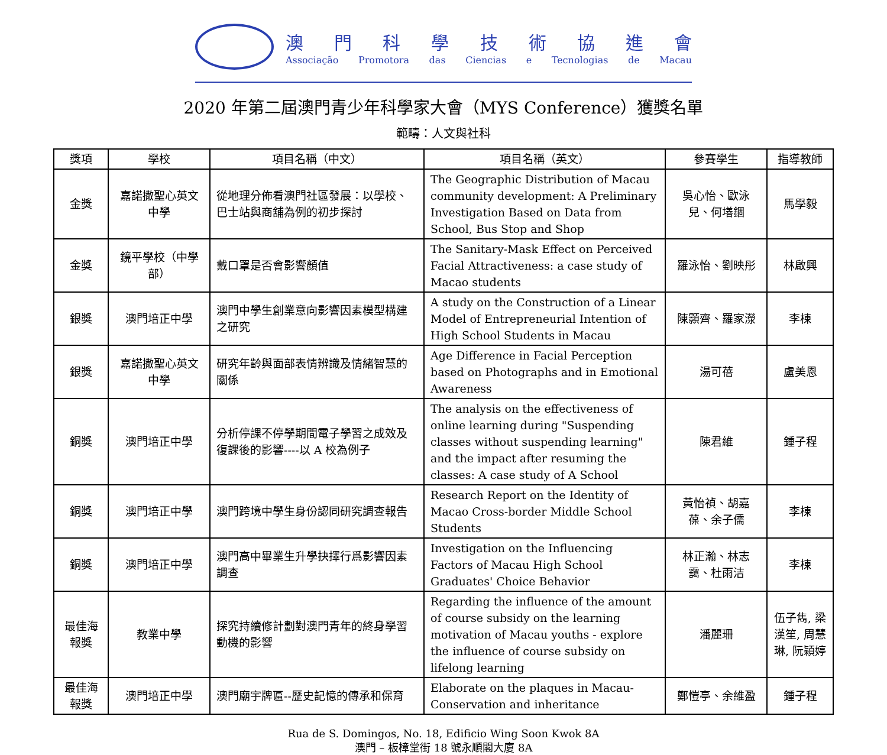澳門科學技術協進會
Associação Promotora das Ciencias e Tecnologias de Macau
2020 年第二屆澳門青少年科學家大會（MYS Conference）獲獎名單
範疇：人文與社科
| 獎項 | 學校 | 項目名稱（中文） | 項目名稱（英文） | 參賽學生 | 指導教師 |
| --- | --- | --- | --- | --- | --- |
| 金獎 | 嘉諾撒聖心英文中學 | 從地理分佈看澳門社區發展：以學校、巴士站與商舖為例的初步探討 | The Geographic Distribution of Macau community development: A Preliminary Investigation Based on Data from School, Bus Stop and Shop | 吳心怡、歐泳兒、何墡錮 | 馬學毅 |
| 金獎 | 鏡平學校（中學部） | 戴口罩是否會影響顏值 | The Sanitary-Mask Effect on Perceived Facial Attractiveness: a case study of Macao students | 羅泳怡、劉映彤 | 林啟興 |
| 銀獎 | 澳門培正中學 | 澳門中學生創業意向影響因素模型構建之研究 | A study on the Construction of a Linear Model of Entrepreneurial Intention of High School Students in Macau | 陳顥齊、羅家濴 | 李棟 |
| 銀獎 | 嘉諾撒聖心英文中學 | 研究年齡與面部表情辨識及情緒智慧的關係 | Age Difference in Facial Perception based on Photographs and in Emotional Awareness | 湯可蓓 | 盧美恩 |
| 銅獎 | 澳門培正中學 | 分析停課不停學期間電子學習之成效及復課後的影響----以 A 校為例子 | The analysis on the effectiveness of online learning during "Suspending classes without suspending learning" and the impact after resuming the classes: A case study of A School | 陳君維 | 鍾子程 |
| 銅獎 | 澳門培正中學 | 澳門跨境中學生身份認同研究調查報告 | Research Report on the Identity of Macao Cross-border Middle School Students | 黃怡禎、胡嘉葆、余子儒 | 李棟 |
| 銅獎 | 澳門培正中學 | 澳門高中畢業生升學抉擇行爲影響因素調查 | Investigation on the Influencing Factors of Macau High School Graduates' Choice Behavior | 林正瀚、林志靄、杜雨洁 | 李棟 |
| 最佳海報獎 | 教業中學 | 探究持續修計劃對澳門青年的終身學習動機的影響 | Regarding the influence of the amount of course subsidy on the learning motivation of Macau youths - explore the influence of course subsidy on lifelong learning | 潘麗珊 | 伍子雋, 梁漢笙, 周慧琳, 阮穎婷 |
| 最佳海報獎 | 澳門培正中學 | 澳門廟宇牌匾--歷史記憶的傳承和保育 | Elaborate on the plaques in Macau-Conservation and inheritance | 鄭愷亭、余維盈 | 鍾子程 |
Rua de S. Domingos, No. 18, Edificio Wing Soon Kwok 8A
澳門 – 板樟堂街 18 號永順閣大廈 8A